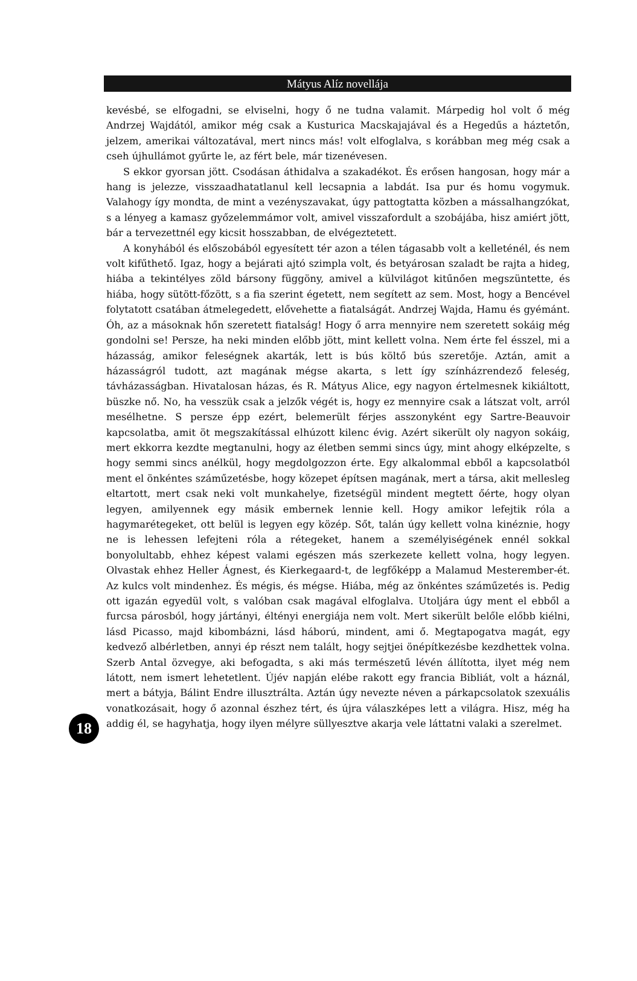Mátyus Alíz novellája
kevésbé, se elfogadni, se elviselni, hogy ő ne tudna valamit. Márpedig hol volt ő még Andrzej Wajdától, amikor még csak a Kusturica Macskajajával és a Hegedűs a háztetőn, jelzem, amerikai változatával, mert nincs más! volt elfoglalva, s korábban meg még csak a cseh újhullámot gyűrte le, az fért bele, már tizenévesen.
S ekkor gyorsan jött. Csodásan áthidalva a szakadékot. És erősen hangosan, hogy már a hang is jelezze, visszaadhatatlanul kell lecsapnia a labdát. Isa pur és homu vogymuk. Valahogy így mondta, de mint a vezényszavakat, úgy pattogtatta közben a mássalhangzókat, s a lényeg a kamasz győzelemmámor volt, amivel visszafordult a szobájába, hisz amiért jött, bár a tervezettnél egy kicsit hosszabban, de elvégeztetett.
A konyhából és előszobából egyesített tér azon a télen tágasabb volt a kelleténél, és nem volt kifűthető. Igaz, hogy a bejárati ajtó szimpla volt, és betyárosan szaladt be rajta a hideg, hiába a tekintélyes zöld bársony függöny, amivel a külvilágot kitűnően megszüntette, és hiába, hogy sütött-főzött, s a fia szerint égetett, nem segített az sem. Most, hogy a Bencével folytatott csatában átmelegedett, elővehette a fiatalságát. Andrzej Wajda, Hamu és gyémánt. Óh, az a másoknak hőn szeretett fiatalság! Hogy ő arra mennyire nem szeretett sokáig még gondolni se! Persze, ha neki minden előbb jött, mint kellett volna. Nem érte fel ésszel, mi a házasság, amikor feleségnek akarták, lett is bús költő bús szeretője. Aztán, amit a házasságról tudott, azt magának mégse akarta, s lett így színházrendező feleség, távházasságban. Hivatalosan házas, és R. Mátyus Alice, egy nagyon értelmesnek kikiáltott, büszke nő. No, ha vesszük csak a jelzők végét is, hogy ez mennyire csak a látszat volt, arról mesélhetne. S persze épp ezért, belemerült férjes asszonyként egy Sartre-Beauvoir kapcsolatba, amit öt megszakítással elhúzott kilenc évig. Azért sikerült oly nagyon sokáig, mert ekkorra kezdte megtanulni, hogy az életben semmi sincs úgy, mint ahogy elképzelte, s hogy semmi sincs anélkül, hogy megdolgozzon érte. Egy alkalommal ebből a kapcsolatból ment el önkéntes száműzetésbe, hogy közepet építsen magának, mert a társa, akit mellesleg eltartott, mert csak neki volt munkahelye, fizetségül mindent megtett őérte, hogy olyan legyen, amilyennek egy másik embernek lennie kell. Hogy amikor lefejtik róla a hagymarétegeket, ott belül is legyen egy közép. Sőt, talán úgy kellett volna kinéznie, hogy ne is lehessen lefejteni róla a rétegeket, hanem a személyiségének ennél sokkal bonyolultabb, ehhez képest valami egészen más szerkezete kellett volna, hogy legyen. Olvastak ehhez Heller Ágnest, és Kierkegaard-t, de legfőképp a Malamud Mesterember-ét. Az kulcs volt mindenhez. És mégis, és mégse. Hiába, még az önkéntes száműzetés is. Pedig ott igazán egyedül volt, s valóban csak magával elfoglalva. Utoljára úgy ment el ebből a furcsa párosból, hogy jártányi, éltényi energiája nem volt. Mert sikerült belőle előbb kiélni, lásd Picasso, majd kibombázni, lásd háború, mindent, ami ő. Megtapogatva magát, egy kedvező albérletben, annyi ép részt nem talált, hogy sejtjei önépítkezésbe kezdhettek volna. Szerb Antal özvegye, aki befogadta, s aki más természetű lévén állította, ilyet még nem látott, nem ismert lehetetlent. Újév napján elébe rakott egy francia Bibliát, volt a háznál, mert a bátyja, Bálint Endre illusztrálta. Aztán úgy nevezte néven a párkapcsolatok szexuális vonatkozásait, hogy ő azonnal észhez tért, és újra válaszképes lett a világra. Hisz, még ha addig él, se hagyhatja, hogy ilyen mélyre süllyesztve akarja vele láttatni valaki a szerelmet.
18